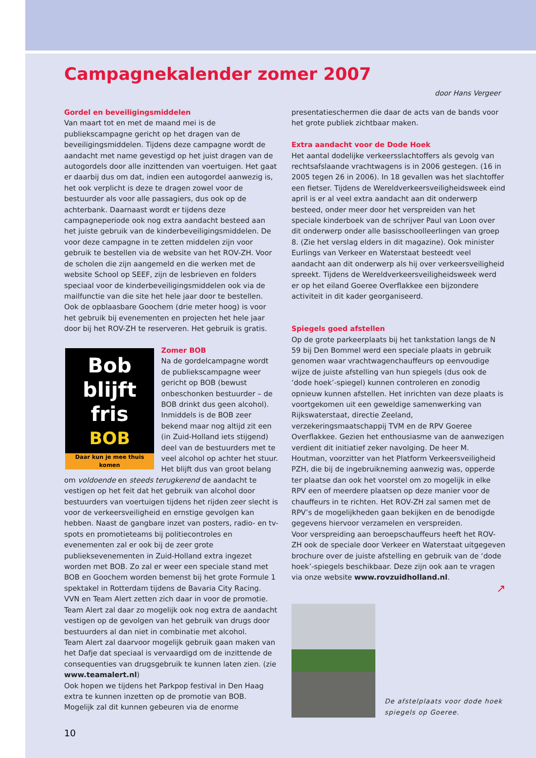Campagnekalender zomer 2007
door Hans Vergeer
Gordel en beveiligingsmiddelen
Van maart tot en met de maand mei is de publiekscampagne gericht op het dragen van de beveiligingsmiddelen. Tijdens deze campagne wordt de aandacht met name gevestigd op het juist dragen van de autogordels door alle inzittenden van voertuigen. Het gaat er daarbij dus om dat, indien een autogordel aanwezig is, het ook verplicht is deze te dragen zowel voor de bestuurder als voor alle passagiers, dus ook op de achterbank. Daarnaast wordt er tijdens deze campagneperiode ook nog extra aandacht besteed aan het juiste gebruik van de kinderbeveiligingsmiddelen. De voor deze campagne in te zetten middelen zijn voor gebruik te bestellen via de website van het ROV-ZH. Voor de scholen die zijn aangemeld en die werken met de website School op SEEF, zijn de lesbrieven en folders speciaal voor de kinderbeveiligingsmiddelen ook via de mailfunctie van die site het hele jaar door te bestellen. Ook de opblaasbare Goochem (drie meter hoog) is voor het gebruik bij evenementen en projecten het hele jaar door bij het ROV-ZH te reserveren. Het gebruik is gratis.
Bob
blijft
fris
BOB
Daar kun je mee thuis komen
Zomer BOB
Na de gordelcampagne wordt de publiekscampagne weer gericht op BOB (bewust onbeschonken bestuurder – de BOB drinkt dus geen alcohol). Inmiddels is de BOB zeer bekend maar nog altijd zit een (in Zuid-Holland iets stijgend) deel van de bestuurders met te veel alcohol op achter het stuur. Het blijft dus van groot belang om voldoende en steeds terugkerend de aandacht te vestigen op het feit dat het gebruik van alcohol door bestuurders van voertuigen tijdens het rijden zeer slecht is voor de verkeersveiligheid en ernstige gevolgen kan hebben. Naast de gangbare inzet van posters, radio- en tv-spots en promotieteams bij politiecontroles en evenementen zal er ook bij de zeer grote publieksevenementen in Zuid-Holland extra ingezet worden met BOB. Zo zal er weer een speciale stand met BOB en Goochem worden bemenst bij het grote Formule 1 spektakel in Rotterdam tijdens de Bavaria City Racing. VVN en Team Alert zetten zich daar in voor de promotie. Team Alert zal daar zo mogelijk ook nog extra de aandacht vestigen op de gevolgen van het gebruik van drugs door bestuurders al dan niet in combinatie met alcohol.
Team Alert zal daarvoor mogelijk gebruik gaan maken van het Dafje dat speciaal is vervaardigd om de inzittende de consequenties van drugsgebruik te kunnen laten zien. (zie www.teamalert.nl)
Ook hopen we tijdens het Parkpop festival in Den Haag extra te kunnen inzetten op de promotie van BOB. Mogelijk zal dit kunnen gebeuren via de enorme
presentatieschermen die daar de acts van de bands voor het grote publiek zichtbaar maken.
Extra aandacht voor de Dode Hoek
Het aantal dodelijke verkeersslachtoffers als gevolg van rechtsafslaande vrachtwagens is in 2006 gestegen. (16 in 2005 tegen 26 in 2006). In 18 gevallen was het slachtoffer een fietser. Tijdens de Wereldverkeersveiligheidsweek eind april is er al veel extra aandacht aan dit onderwerp besteed, onder meer door het verspreiden van het speciale kinderboek van de schrijver Paul van Loon over dit onderwerp onder alle basisschoolleerlingen van groep 8. (Zie het verslag elders in dit magazine). Ook minister Eurlings van Verkeer en Waterstaat besteedt veel aandacht aan dit onderwerp als hij over verkeersveiligheid spreekt. Tijdens de Wereldverkeersveiligheidsweek werd er op het eiland Goeree Overflakkee een bijzondere activiteit in dit kader georganiseerd.
Spiegels goed afstellen
Op de grote parkeerplaats bij het tankstation langs de N 59 bij Den Bommel werd een speciale plaats in gebruik genomen waar vrachtwagenchauffeurs op eenvoudige wijze de juiste afstelling van hun spiegels (dus ook de ‘dode hoek’-spiegel) kunnen controleren en zonodig opnieuw kunnen afstellen. Het inrichten van deze plaats is voortgekomen uit een geweldige samenwerking van Rijkswaterstaat, directie Zeeland, verzekeringsmaatschappij TVM en de RPV Goeree Overflakkee. Gezien het enthousiasme van de aanwezigen verdient dit initiatief zeker navolging. De heer M. Houtman, voorzitter van het Platform Verkeersveiligheid PZH, die bij de ingebruikneming aanwezig was, opperde ter plaatse dan ook het voorstel om zo mogelijk in elke RPV een of meerdere plaatsen op deze manier voor de chauffeurs in te richten. Het ROV-ZH zal samen met de RPV’s de mogelijkheden gaan bekijken en de benodigde gegevens hiervoor verzamelen en verspreiden.
Voor verspreiding aan beroepschauffeurs heeft het ROV-ZH ook de speciale door Verkeer en Waterstaat uitgegeven brochure over de juiste afstelling en gebruik van de ‘dode hoek’-spiegels beschikbaar. Deze zijn ook aan te vragen via onze website www.rovzuidholland.nl.
↗
De afstelplaats voor dode hoek spiegels op Goeree.
10